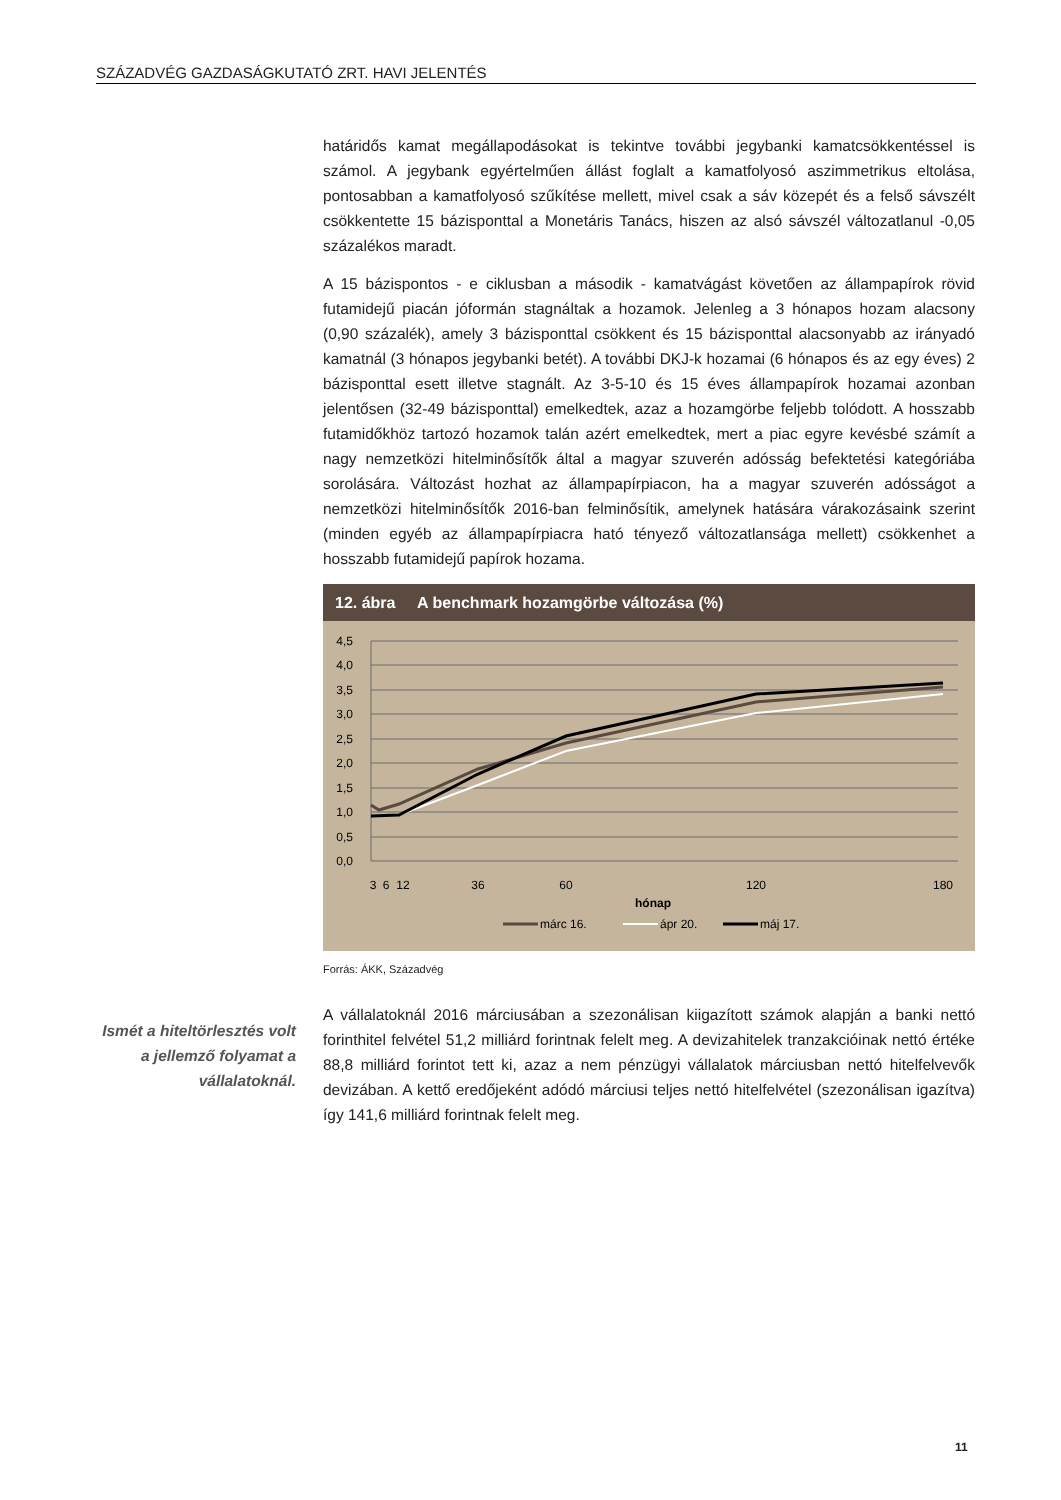SZÁZADVÉG GAZDASÁGKUTATÓ ZRT. HAVI JELENTÉS
határidős kamat megállapodásokat is tekintve további jegybanki kamatcsökkentéssel is számol. A jegybank egyértelműen állást foglalt a kamatfolyosó aszimmetrikus eltolása, pontosabban a kamatfolyosó szűkítése mellett, mivel csak a sáv közepét és a felső sávszélt csökkentette 15 bázisponttal a Monetáris Tanács, hiszen az alsó sávszél változatlanul -0,05 százalékos maradt.
A 15 bázispontos - e ciklusban a második - kamatvágást követően az állampapírok rövid futamidejű piacán jóformán stagnáltak a hozamok. Jelenleg a 3 hónapos hozam alacsony (0,90 százalék), amely 3 bázisponttal csökkent és 15 bázisponttal alacsonyabb az irányadó kamatnál (3 hónapos jegybanki betét). A további DKJ-k hozamai (6 hónapos és az egy éves) 2 bázisponttal esett illetve stagnált. Az 3-5-10 és 15 éves állampapírok hozamai azonban jelentősen (32-49 bázisponttal) emelkedtek, azaz a hozamgörbe feljebb tolódott. A hosszabb futamidőkhöz tartozó hozamok talán azért emelkedtek, mert a piac egyre kevésbé számít a nagy nemzetközi hitelminősítők által a magyar szuverén adósság befektetési kategóriába sorolására. Változást hozhat az állampapírpiacon, ha a magyar szuverén adósságot a nemzetközi hitelminősítők 2016-ban felminősítik, amelynek hatására várakozásaink szerint (minden egyéb az állampapírpiacra ható tényező változatlansága mellett) csökkenhet a hosszabb futamidejű papírok hozama.
12. ábra A benchmark hozamgörbe változása (%)
4,5
4,0
3,5
3,0
2,5
2,0
1,5
1,0
0,5
0,0
3
6
12
36
60
120
180
hónap
márc 16.
ápr 20.
máj 17.
Forrás: ÁKK, Századvég
A vállalatoknál 2016 márciusában a szezonálisan kiigazított számok alapján a banki nettó forinthitel felvétel 51,2 milliárd forintnak felelt meg. A devizahitelek tranzakcióinak nettó értéke 88,8 milliárd forintot tett ki, azaz a nem pénzügyi vállalatok márciusban nettó hitelfelvevők devizában. A kettő eredőjeként adódó márciusi teljes nettó hitelfelvétel (szezonálisan igazítva) így 141,6 milliárd forintnak felelt meg.
Ismét a hiteltörlesztés volt a jellemző folyamat a vállalatoknál.
11